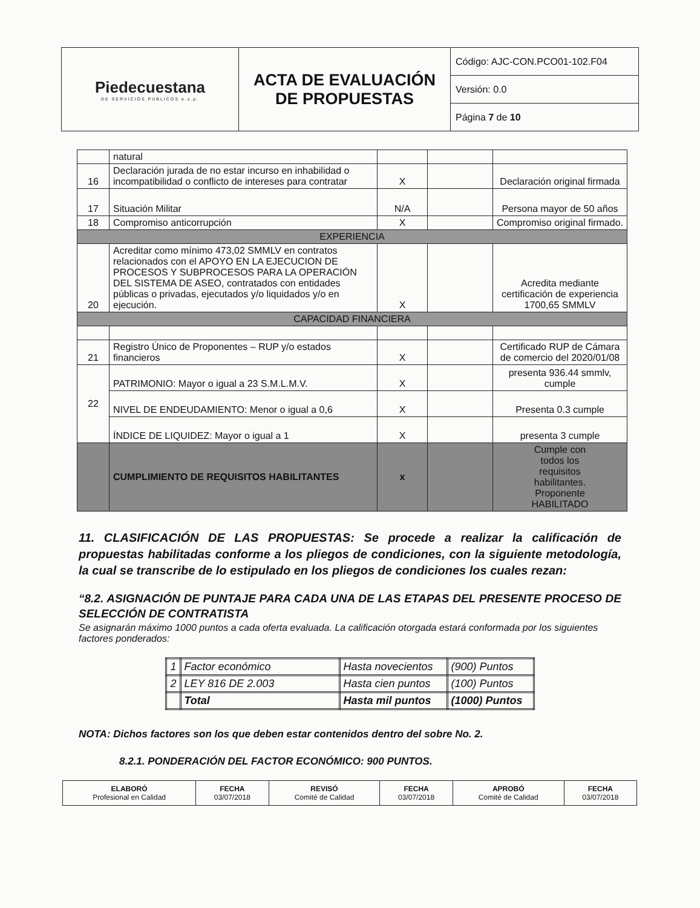| Piedecuestana DE SERVICIOS PÚBLICOS e.s.p. | ACTA DE EVALUACIÓN DE PROPUESTAS | Código: AJC-CON.PCO01-102.F04 |
| | | Versión: 0.0 |
| | | Página 7 de 10 |
| | natural | | | |
| 16 | Declaración jurada de no estar incurso en inhabilidad o incompatibilidad o conflicto de intereses para contratar | X | | Declaración original firmada |
| 17 | Situación Militar | N/A | | Persona mayor de 50 años |
| 18 | Compromiso anticorrupción | X | | Compromiso original firmado. |
| EXPERIENCIA | | | | |
| 20 | Acreditar como mínimo 473,02 SMMLV en contratos relacionados con el APOYO EN LA EJECUCION DE PROCESOS Y SUBPROCESOS PARA LA OPERACIÓN DEL SISTEMA DE ASEO, contratados con entidades públicas o privadas, ejecutados y/o liquidados y/o en ejecución. | X | | Acredita mediante certificación de experiencia 1700,65 SMMLV |
| CAPACIDAD FINANCIERA | | | | |
| 21 | Registro Único de Proponentes – RUP y/o estados financieros | X | | Certificado RUP de Cámara de comercio del 2020/01/08 |
| 22 | PATRIMONIO: Mayor o igual a 23 S.M.L.M.V. | X | | presenta 936.44 smmlv, cumple |
| | NIVEL DE ENDEUDAMIENTO: Menor o igual a 0,6 | X | | Presenta 0.3 cumple |
| | ÍNDICE DE LIQUIDEZ: Mayor o igual a 1 | X | | presenta 3 cumple |
| | CUMPLIMIENTO DE REQUISITOS HABILITANTES | x | | Cumple con todos los requisitos habilitantes. Proponente HABILITADO |
11. CLASIFICACIÓN DE LAS PROPUESTAS: Se procede a realizar la calificación de propuestas habilitadas conforme a los pliegos de condiciones, con la siguiente metodología, la cual se transcribe de lo estipulado en los pliegos de condiciones los cuales rezan:
“8.2. ASIGNACIÓN DE PUNTAJE PARA CADA UNA DE LAS ETAPAS DEL PRESENTE PROCESO DE SELECCIÓN DE CONTRATISTA
Se asignarán máximo 1000 puntos a cada oferta evaluada. La calificación otorgada estará conformada por los siguientes factores ponderados:
| 1 | Factor económico | Hasta novecientos | (900) Puntos |
| 2 | LEY 816 DE 2.003 | Hasta cien puntos | (100) Puntos |
| | Total | Hasta mil puntos | (1000) Puntos |
NOTA: Dichos factores son los que deben estar contenidos dentro del sobre No. 2.
8.2.1. PONDERACIÓN DEL FACTOR ECONÓMICO: 900 PUNTOS.
| ELABORÓ Profesional en Calidad | FECHA 03/07/2018 | REVISÓ Comité de Calidad | FECHA 03/07/2018 | APROBÓ Comité de Calidad | FECHA 03/07/2018 |